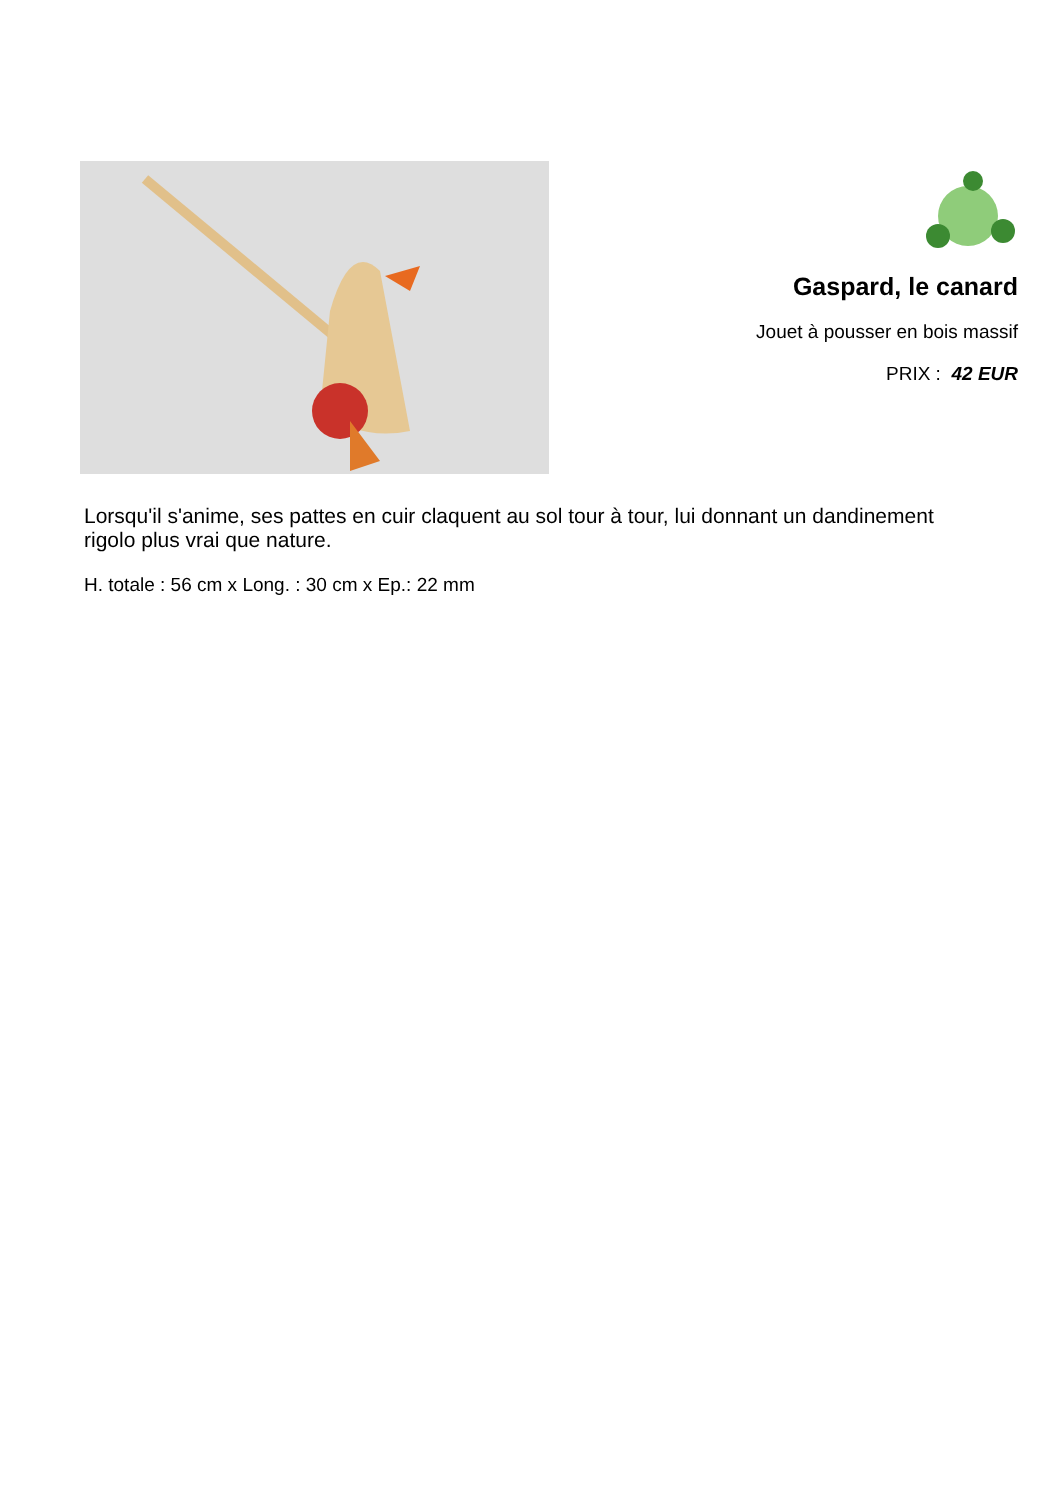Gaspard, le canard
Jouet à pousser en bois massif
PRIX : 42 EUR
Lorsqu'il s'anime, ses pattes en cuir claquent au sol tour à tour, lui donnant un dandinement rigolo plus vrai que nature.
H. totale : 56 cm x Long. : 30 cm x Ep.: 22 mm